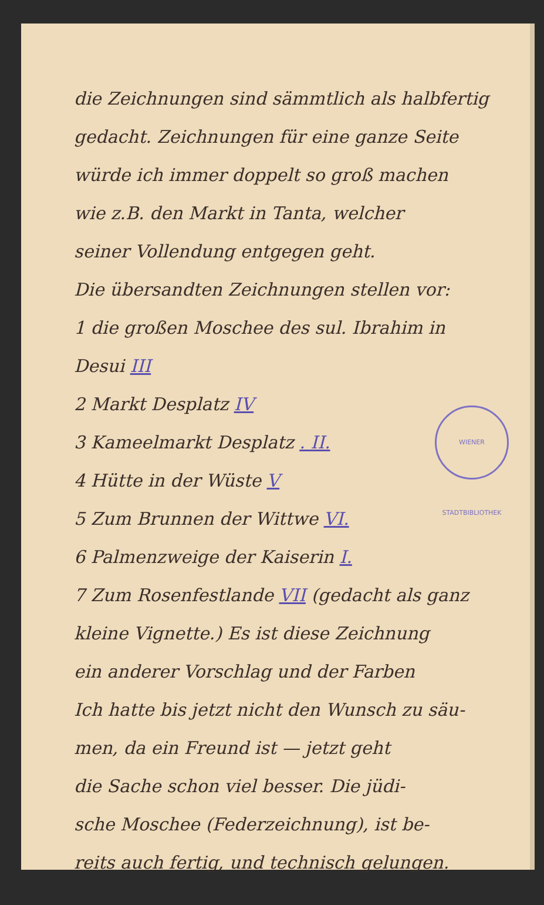die Zeichnungen sind sämmtlich als halbfertig
gedacht. Zeichnungen für eine ganze Seite
würde ich immer doppelt so groß machen
wie z.B. den Markt in Tanta, welcher
seiner Vollendung entgegen geht.
Die übersandten Zeichnungen stellen vor:
1 die großen Moschee des sul. Ibrahim in
Desui III
2 Markt Desplatz IV
3 Kameelmarkt Desplatz . II.
4 Hütte in der Wüste V
5 Zum Brunnen der Wittwe VI.
6 Palmenzweige der Kaiserin I.
7 Zum Rosenfestlande VII (gedacht als ganz
kleine Vignette.) Es ist diese Zeichnung
ein anderer Vorschlag und der Farben
Ich hatte bis jetzt nicht den Wunsch zu säu-
men, da ein Freund ist — jetzt geht
die Sache schon viel besser. Die jüdi-
sche Moschee (Federzeichnung), ist be-
reits auch fertig, und technisch gelungen.
WIENER STADTBIBLIOTHEK